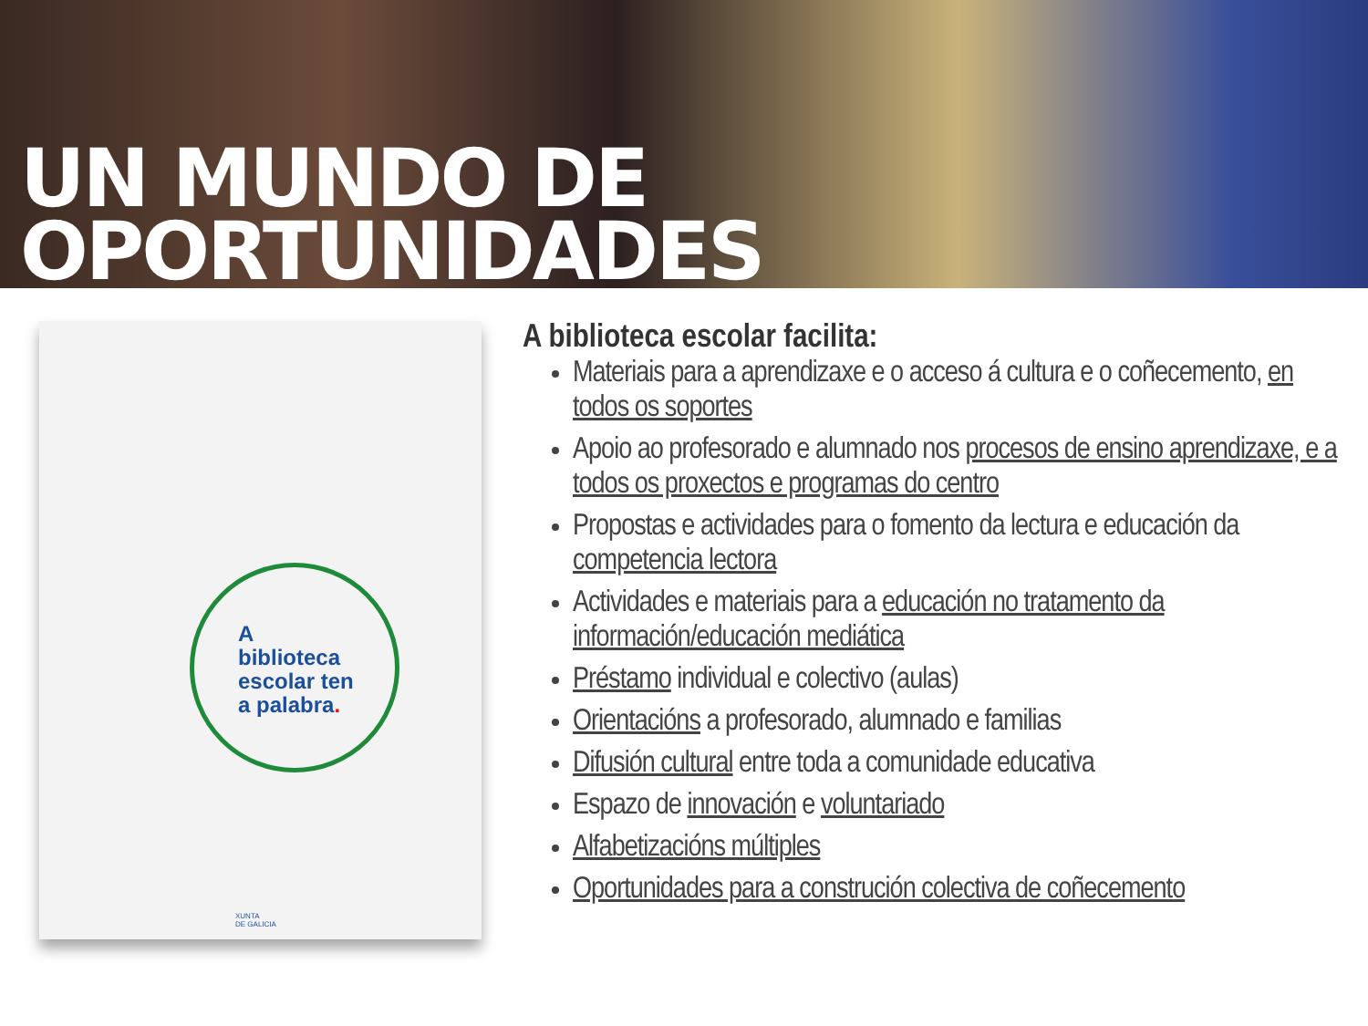UN MUNDO DE OPORTUNIDADES
A
biblioteca
escolar ten
a palabra.
XUNTA
DE GALICIA
A biblioteca escolar facilita:
Materiais para a aprendizaxe e o acceso á cultura e o coñecemento, en todos os soportes
Apoio ao profesorado e alumnado nos procesos de ensino aprendizaxe, e a todos os proxectos e programas do centro
Propostas e actividades para o fomento da lectura e educación da competencia lectora
Actividades e materiais para a educación no tratamento da información/educación mediática
Préstamo individual e colectivo (aulas)
Orientacións a profesorado, alumnado e familias
Difusión cultural entre toda a comunidade educativa
Espazo de innovación e voluntariado
Alfabetizacións múltiples
Oportunidades para a construción colectiva de coñecemento